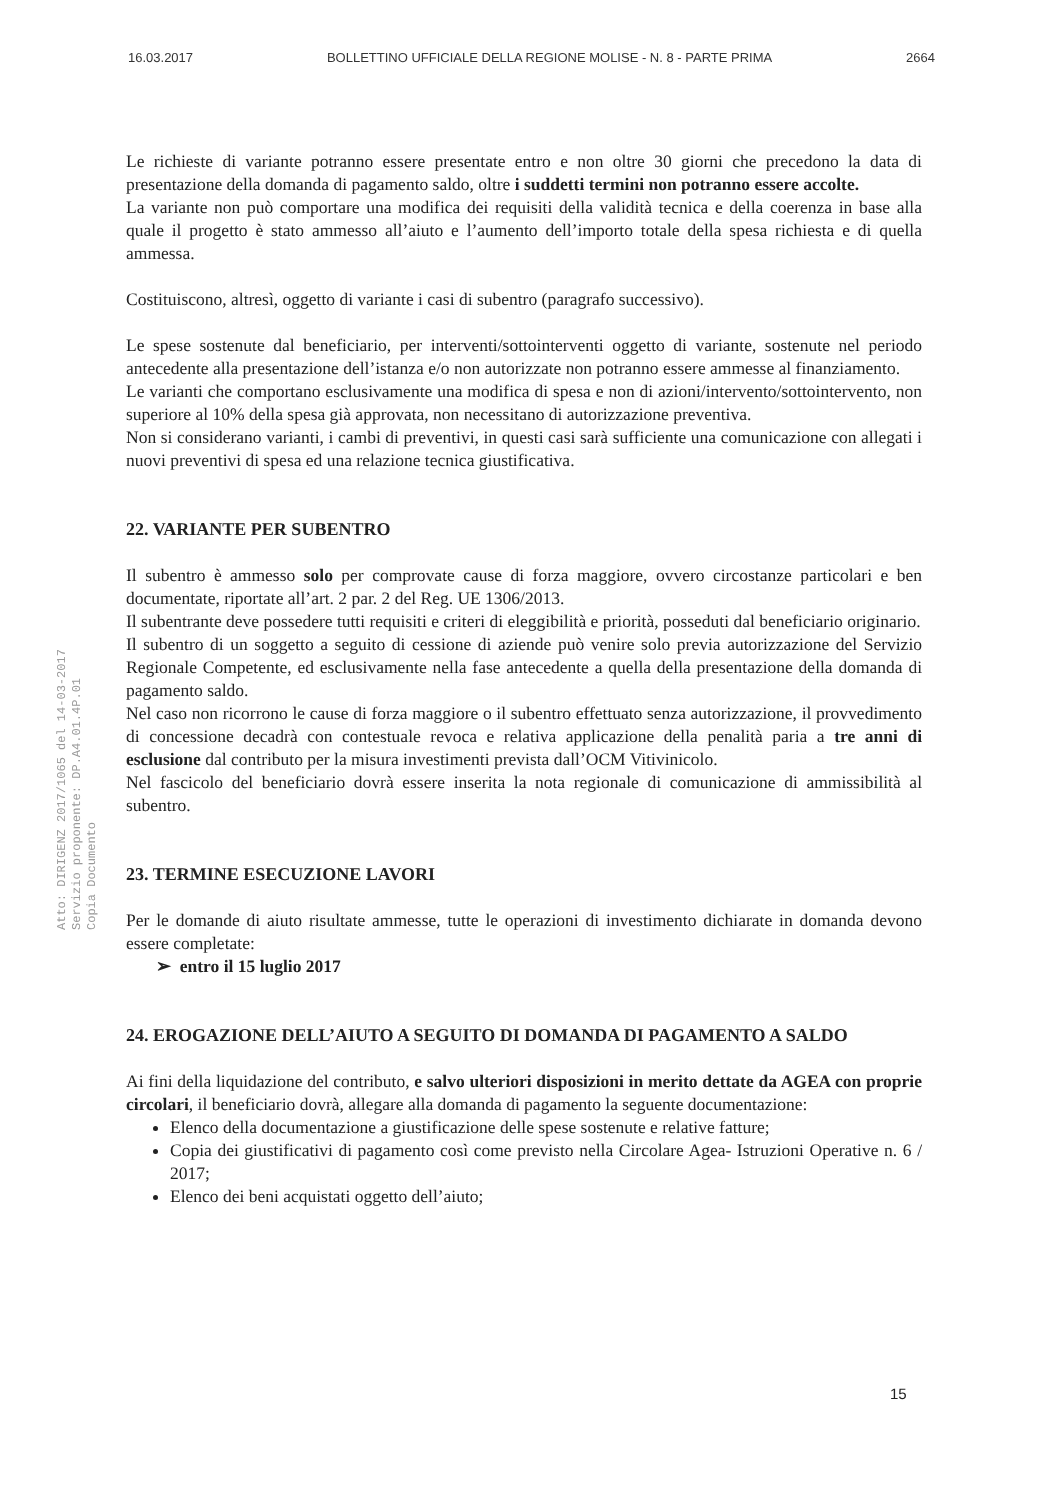16.03.2017 BOLLETTINO UFFICIALE DELLA REGIONE MOLISE - N. 8 - PARTE PRIMA 2664
Atto: DIRIGENZ 2017/1065 del 14-03-2017
Servizio proponente: DP.A4.01.4P.01
Copia Documento
Le richieste di variante potranno essere presentate entro e non oltre 30 giorni che precedono la data di presentazione della domanda di pagamento saldo, oltre i suddetti termini non potranno essere accolte.
La variante non può comportare una modifica dei requisiti della validità tecnica e della coerenza in base alla quale il progetto è stato ammesso all’aiuto e l’aumento dell’importo totale della spesa richiesta e di quella ammessa.
Costituiscono, altresì, oggetto di variante i casi di subentro (paragrafo successivo).
Le spese sostenute dal beneficiario, per interventi/sottointerventi oggetto di variante, sostenute nel periodo antecedente alla presentazione dell’istanza e/o non autorizzate non potranno essere ammesse al finanziamento.
Le varianti che comportano esclusivamente una modifica di spesa e non di azioni/intervento/sottointervento, non superiore al 10% della spesa già approvata, non necessitano di autorizzazione preventiva.
Non si considerano varianti, i cambi di preventivi, in questi casi sarà sufficiente una comunicazione con allegati i nuovi preventivi di spesa ed una relazione tecnica giustificativa.
22. VARIANTE PER SUBENTRO
Il subentro è ammesso solo per comprovate cause di forza maggiore, ovvero circostanze particolari e ben documentate, riportate all’art. 2 par. 2 del Reg. UE 1306/2013.
Il subentrante deve possedere tutti requisiti e criteri di eleggibilità e priorità, posseduti dal beneficiario originario.
Il subentro di un soggetto a seguito di cessione di aziende può venire solo previa autorizzazione del Servizio Regionale Competente, ed esclusivamente nella fase antecedente a quella della presentazione della domanda di pagamento saldo.
Nel caso non ricorrono le cause di forza maggiore o il subentro effettuato senza autorizzazione, il provvedimento di concessione decadrà con contestuale revoca e relativa applicazione della penalità paria a tre anni di esclusione dal contributo per la misura investimenti prevista dall’OCM Vitivinicolo.
Nel fascicolo del beneficiario dovrà essere inserita la nota regionale di comunicazione di ammissibilità al subentro.
23. TERMINE ESECUZIONE LAVORI
Per le domande di aiuto risultate ammesse, tutte le operazioni di investimento dichiarate in domanda devono essere completate:
➢ entro il 15 luglio 2017
24. EROGAZIONE DELL’AIUTO A SEGUITO DI DOMANDA DI PAGAMENTO A SALDO
Ai fini della liquidazione del contributo, e salvo ulteriori disposizioni in merito dettate da AGEA con proprie circolari, il beneficiario dovrà, allegare alla domanda di pagamento la seguente documentazione:
Elenco della documentazione a giustificazione delle spese sostenute e relative fatture;
Copia dei giustificativi di pagamento così come previsto nella Circolare Agea- Istruzioni Operative n. 6 / 2017;
Elenco dei beni acquistati oggetto dell’aiuto;
15